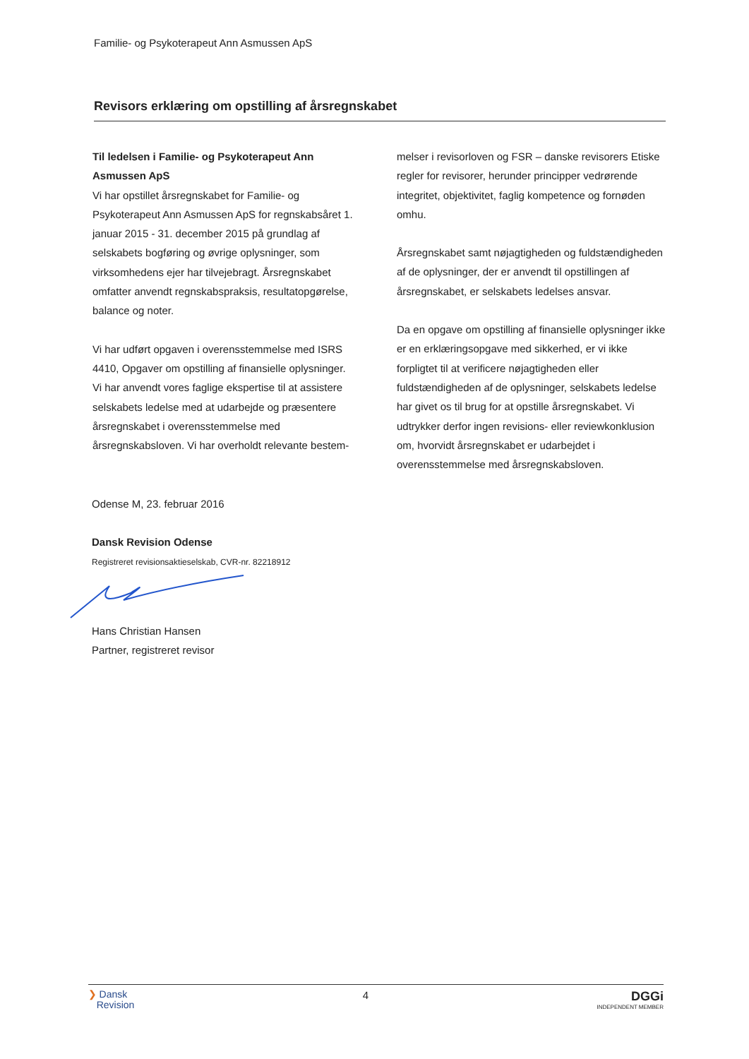Familie- og Psykoterapeut Ann Asmussen ApS
Revisors erklæring om opstilling af årsregnskabet
Til ledelsen i Familie- og Psykoterapeut Ann Asmussen ApS
Vi har opstillet årsregnskabet for Familie- og Psykoterapeut Ann Asmussen ApS for regnskabsåret 1. januar 2015 - 31. december 2015 på grundlag af selskabets bogføring og øvrige oplysninger, som virksomhedens ejer har tilvejebragt. Årsregnskabet omfatter anvendt regnskabspraksis, resultatopgørelse, balance og noter.
Vi har udført opgaven i overensstemmelse med ISRS 4410, Opgaver om opstilling af finansielle oplysninger.
Vi har anvendt vores faglige ekspertise til at assistere selskabets ledelse med at udarbejde og præsentere årsregnskabet i overensstemmelse med årsregnskabsloven. Vi har overholdt relevante bestem-
melser i revisorloven og FSR – danske revisorers Etiske regler for revisorer, herunder principper vedrørende integritet, objektivitet, faglig kompetence og fornøden omhu.
Årsregnskabet samt nøjagtigheden og fuldstændigheden af de oplysninger, der er anvendt til opstillingen af årsregnskabet, er selskabets ledelses ansvar.
Da en opgave om opstilling af finansielle oplysninger ikke er en erklæringsopgave med sikkerhed, er vi ikke forpligtet til at verificere nøjagtigheden eller fuldstændigheden af de oplysninger, selskabets ledelse har givet os til brug for at opstille årsregnskabet. Vi udtrykker derfor ingen revisions- eller reviewkonklusion om, hvorvidt årsregnskabet er udarbejdet i overensstemmelse med årsregnskabsloven.
Odense M, 23. februar 2016
Dansk Revision Odense
Registreret revisionsaktieselskab, CVR-nr. 82218912
Hans Christian Hansen
Partner, registreret revisor
❯ Dansk
Revision
4
DGGi
INDEPENDENT MEMBER